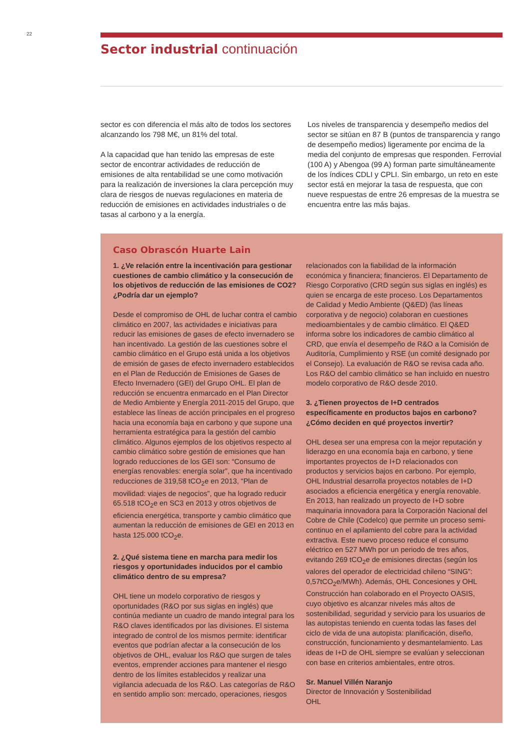22
Sector industrial continuación
sector es con diferencia el más alto de todos los sectores alcanzando los 798 M€, un 81% del total.
A la capacidad que han tenido las empresas de este sector de encontrar actividades de reducción de emisiones de alta rentabilidad se une como motivación para la realización de inversiones la clara percepción muy clara de riesgos de nuevas regulaciones en materia de reducción de emisiones en actividades industriales o de tasas al carbono y a la energía.
Los niveles de transparencia y desempeño medios del sector se sitúan en 87 B (puntos de transparencia y rango de desempeño medios) ligeramente por encima de la media del conjunto de empresas que responden. Ferrovial (100 A) y Abengoa (99 A) forman parte simultáneamente de los índices CDLI y CPLI. Sin embargo, un reto en este sector está en mejorar la tasa de respuesta, que con nueve respuestas de entre 26 empresas de la muestra se encuentra entre las más bajas.
Caso Obrascón Huarte Lain
1. ¿Ve relación entre la incentivación para gestionar cuestiones de cambio climático y la consecución de los objetivos de reducción de las emisiones de CO2? ¿Podría dar un ejemplo?
Desde el compromiso de OHL de luchar contra el cambio climático en 2007, las actividades e iniciativas para reducir las emisiones de gases de efecto invernadero se han incentivado. La gestión de las cuestiones sobre el cambio climático en el Grupo está unida a los objetivos de emisión de gases de efecto invernadero establecidos en el Plan de Reducción de Emisiones de Gases de Efecto Invernadero (GEI) del Grupo OHL. El plan de reducción se encuentra enmarcado en el Plan Director de Medio Ambiente y Energía 2011-2015 del Grupo, que establece las líneas de acción principales en el progreso hacia una economía baja en carbono y que supone una herramienta estratégica para la gestión del cambio climático. Algunos ejemplos de los objetivos respecto al cambio climático sobre gestión de emisiones que han logrado reducciones de los GEI son: “Consumo de energías renovables: energía solar”, que ha incentivado reducciones de 319,58 tCO<sub>2</sub>e en 2013, “Plan de movilidad: viajes de negocios”, que ha logrado reducir 65.518 tCO<sub>2</sub>e en SC3 en 2013 y otros objetivos de eficiencia energética, transporte y cambio climático que aumentan la reducción de emisiones de GEI en 2013 en hasta 125.000 tCO<sub>2</sub>e.
2. ¿Qué sistema tiene en marcha para medir los riesgos y oportunidades inducidos por el cambio climático dentro de su empresa?
OHL tiene un modelo corporativo de riesgos y oportunidades (R&O por sus siglas en inglés) que continúa mediante un cuadro de mando integral para los R&O claves identificados por las divisiones. El sistema integrado de control de los mismos permite: identificar eventos que podrían afectar a la consecución de los objetivos de OHL, evaluar los R&O que surgen de tales eventos, emprender acciones para mantener el riesgo dentro de los límites establecidos y realizar una vigilancia adecuada de los R&O. Las categorías de R&O en sentido amplio son: mercado, operaciones, riesgos
relacionados con la fiabilidad de la información económica y financiera; financieros. El Departamento de Riesgo Corporativo (CRD según sus siglas en inglés) es quien se encarga de este proceso. Los Departamentos de Calidad y Medio Ambiente (Q&ED) (las líneas corporativa y de negocio) colaboran en cuestiones medioambientales y de cambio climático. El Q&ED informa sobre los indicadores de cambio climático al CRD, que envía el desempeño de R&O a la Comisión de Auditoría, Cumplimiento y RSE (un comité designado por el Consejo). La evaluación de R&O se revisa cada año. Los R&O del cambio climático se han incluido en nuestro modelo corporativo de R&O desde 2010.
3. ¿Tienen proyectos de I+D centrados específicamente en productos bajos en carbono? ¿Cómo deciden en qué proyectos invertir?
OHL desea ser una empresa con la mejor reputación y liderazgo en una economía baja en carbono, y tiene importantes proyectos de I+D relacionados con productos y servicios bajos en carbono. Por ejemplo, OHL Industrial desarrolla proyectos notables de I+D asociados a eficiencia energética y energía renovable. En 2013, han realizado un proyecto de I+D sobre maquinaria innovadora para la Corporación Nacional del Cobre de Chile (Codelco) que permite un proceso semi-continuo en el apilamiento del cobre para la actividad extractiva. Este nuevo proceso reduce el consumo eléctrico en 527 MWh por un periodo de tres años, evitando 269 tCO<sub>2</sub>e de emisiones directas (según los valores del operador de electricidad chileno “SING”: 0,57tCO<sub>2</sub>e/MWh). Además, OHL Concesiones y OHL Construcción han colaborado en el Proyecto OASIS, cuyo objetivo es alcanzar niveles más altos de sostenibilidad, seguridad y servicio para los usuarios de las autopistas teniendo en cuenta todas las fases del ciclo de vida de una autopista: planificación, diseño, construcción, funcionamiento y desmantelamiento. Las ideas de I+D de OHL siempre se evalúan y seleccionan con base en criterios ambientales, entre otros.
Sr. Manuel Villén Naranjo
Director de Innovación y Sostenibilidad
OHL